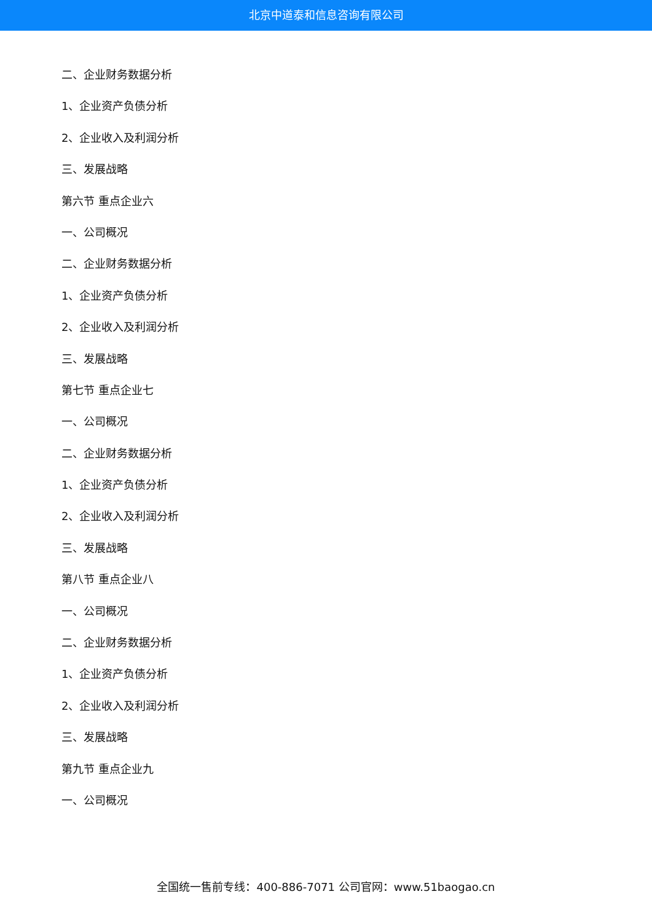北京中道泰和信息咨询有限公司
二、企业财务数据分析
1、企业资产负债分析
2、企业收入及利润分析
三、发展战略
第六节 重点企业六
一、公司概况
二、企业财务数据分析
1、企业资产负债分析
2、企业收入及利润分析
三、发展战略
第七节 重点企业七
一、公司概况
二、企业财务数据分析
1、企业资产负债分析
2、企业收入及利润分析
三、发展战略
第八节 重点企业八
一、公司概况
二、企业财务数据分析
1、企业资产负债分析
2、企业收入及利润分析
三、发展战略
第九节 重点企业九
一、公司概况
全国统一售前专线：400-886-7071 公司官网：www.51baogao.cn